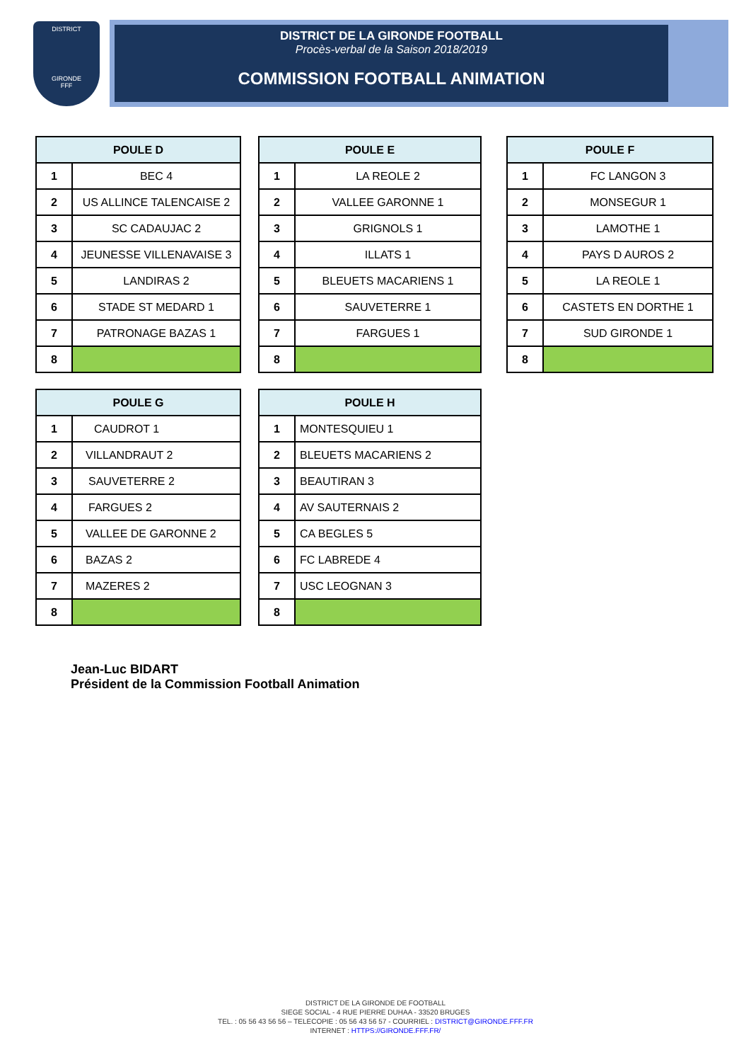DISTRICT
GIRONDE
FFF
DISTRICT DE LA GIRONDE FOOTBALL
Procès-verbal de la Saison 2018/2019
COMMISSION FOOTBALL ANIMATION
| POULE D | |
| --- | --- |
| 1 | BEC 4 |
| 2 | US ALLINCE TALENCAISE 2 |
| 3 | SC CADAUJAC 2 |
| 4 | JEUNESSE VILLENAVAISE 3 |
| 5 | LANDIRAS 2 |
| 6 | STADE ST MEDARD 1 |
| 7 | PATRONAGE BAZAS 1 |
| 8 | |
| POULE E | |
| --- | --- |
| 1 | LA REOLE 2 |
| 2 | VALLEE GARONNE 1 |
| 3 | GRIGNOLS 1 |
| 4 | ILLATS 1 |
| 5 | BLEUETS MACARIENS 1 |
| 6 | SAUVETERRE 1 |
| 7 | FARGUES 1 |
| 8 | |
| POULE F | |
| --- | --- |
| 1 | FC LANGON 3 |
| 2 | MONSEGUR 1 |
| 3 | LAMOTHE 1 |
| 4 | PAYS D AUROS 2 |
| 5 | LA REOLE 1 |
| 6 | CASTETS EN DORTHE 1 |
| 7 | SUD GIRONDE 1 |
| 8 | |
| POULE G | |
| --- | --- |
| 1 | CAUDROT 1 |
| 2 | VILLANDRAUT 2 |
| 3 | SAUVETERRE 2 |
| 4 | FARGUES 2 |
| 5 | VALLEE DE GARONNE 2 |
| 6 | BAZAS 2 |
| 7 | MAZERES 2 |
| 8 | |
| POULE H | |
| --- | --- |
| 1 | MONTESQUIEU 1 |
| 2 | BLEUETS MACARIENS 2 |
| 3 | BEAUTIRAN 3 |
| 4 | AV SAUTERNAIS 2 |
| 5 | CA BEGLES 5 |
| 6 | FC LABREDE 4 |
| 7 | USC LEOGNAN 3 |
| 8 | |
Jean-Luc BIDART
Président de la Commission Football Animation
DISTRICT DE LA GIRONDE DE FOOTBALL
SIEGE SOCIAL - 4 RUE PIERRE DUHAA - 33520 BRUGES
TEL. : 05 56 43 56 56 – TELECOPIE : 05 56 43 56 57 - COURRIEL : DISTRICT@GIRONDE.FFF.FR
INTERNET : HTTPS://GIRONDE.FFF.FR/